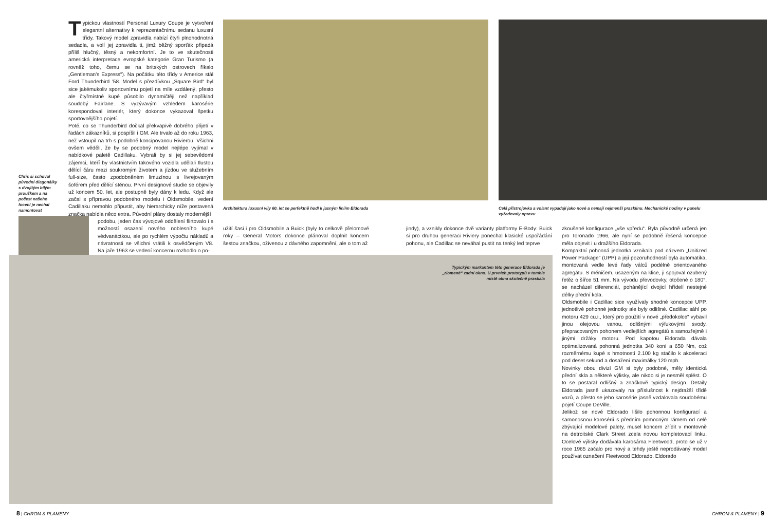Typickou vlastností Personal Luxury Coupe je vytvoření elegantní alternativy k reprezentačnímu sedanu luxusní třídy. Takový model zpravidla nabízí čtyři plnohodnotná sedadla, a volí jej zpravidla ti, jimž běžný sporťák připadá příliš hlučný, těsný a nekomfortní. Je to ve skutečnosti americká interpretace evropské kategorie Gran Turismo (a rovněž toho, čemu se na britských ostrovech říkalo „Gentleman's Express“). Na počátku této třídy v Americe stál Ford Thunderbird '58. Model s přezdívkou „Square Bird“ byl sice jakémukoliv sportovnímu pojetí na míle vzdálený, přesto ale čtyřmístné kupé působilo dynamičtěji než například soudobý Fairlane. S vyzývavým vzhledem karosérie korespondoval interiér, který dokonce vykazoval špetku sportovnějšího pojetí.
Poté, co se Thunderbird dočkal překvapivě dobrého přijetí v řadách zákazníků, si pospíšil i GM. Ale trvalo až do roku 1963, než vstoupil na trh s podobně koncipovanou Rivierou. Všichni ovšem věděli, že by se podobný model nejlépe vyjímal v nabídkové paletě Cadillaku. Vybrali by si jej sebevědomí zájemci, kteří by vlastnictvím takového vozidla udělali tlustou dělící čáru mezi soukromým životem a jízdou ve služebním full-size, často zpodobněném limuzínou s livrejovaným šoférem před dělící stěnou. První designové studie se objevily už koncem 50. let, ale postupně byly dány k ledu. Když ale začal s přípravou podobného modelu i Oldsmobile, vedení Cadillaku nemohlo připustit, aby hierarchicky níže postavená značka nabídla něco extra. Původní plány dostaly modernější
podobu, jeden čas vývojové oddělení flirtovalo i s možností osazení nového noblesního kupé védvanáctkou, ale po rychlém výpočtu nákladů a návratnosti se všichni vrátili k osvědčeným V8. Na jaře 1963 se vedení koncernu rozhodlo o po-
Chris si schoval původní diagonálky s dvojitým bílým proužkem a na počest našeho focení je nechal namontovat
Architektura luxusní vily 60. let se perfektně hodí k jasným liniím Eldorada
Celá přístrojovka a volant vypadají jako nové a nemají nejmenší prasklinu. Mechanické hodiny v panelu vyžadovaly opravu
užití šasi i pro Oldsmobile a Buick (byly to celkově přelomové roky – General Motors dokonce plánoval doplnit koncern šestou značkou, oživenou z dávného zapomnění, ale o tom až
jindy), a vznikly dokonce dvě varianty platformy E-Body: Buick si pro druhou generaci Riviery ponechal klasické uspořádání pohonu, ale Cadillac se neváhal pustit na tenký led teprve
Typickým markantem této generace Eldorada je „zlomené“ zadní okno. U prvních prototypů v tomhle místě okna skutečně praskala
zkoušené konfigurace „vše vpředu“. Byla původně určená jen pro Toronado 1966, ale nyní se podobně řešená koncepce měla objevit i u dražšího Eldorada.
Kompaktní pohonná jednotka vznikala pod názvem „Unitized Power Package“ (UPP) a její pozoruhodností byla automatika, montovaná vedle levé řady válců podélně orientovaného agregátu. S měničem, usazeným na klice, ji spojoval ozubený řetěz o šířce 51 mm. Na vývodu převodovky, otočené o 180°, se nacházel diferenciál, pohánějící dvojicí hřídelí nestejné délky přední kola.
Oldsmobile i Cadillac sice využívaly shodné koncepce UPP, jednotlivé pohonné jednotky ale byly odlišné. Cadillac sáhl po motoru 429 cu.i., který pro použití v nové „předokolce“ vybavil jinou olejovou vanou, odlišnými výfukovými svody, přepracovaným pohonem vedlejších agregátů a samozřejmě i jinými držáky motoru. Pod kapotou Eldorada dávala optimalizovaná pohonná jednotka 340 koní a 650 Nm, což rozměrnému kupé s hmotností 2.100 kg stačilo k akceleraci pod deset sekund a dosažení maximálky 120 mph.
Novinky obou divizí GM si byly podobné, měly identická přední skla a některé výlisky, ale nikdo si je nesměl splést. O to se postaral odlišný a značkově typický design. Detaily Eldorada jasně ukazovaly na příslušnost k nejdražší třídě vozů, a přesto se jeho karosérie jasně vzdalovala soudobému pojetí Coupe DeVille.
Jelikož se nové Eldorado lišilo pohonnou konfigurací a samonosnou karosérií s předním pomocným rámem od celé zbývající modelové palety, musel koncern zřídit v montovně na detroitské Clark Street zcela novou kompletovací linku. Ocelové výlisky dodávala karosárna Fleetwood, proto se už v roce 1965 začalo pro nový a tehdy ještě neprodávaný model používat označení Fleetwood Eldorado. Eldorado
8 | CHROM & PLAMENY CHROM & PLAMENY | 9